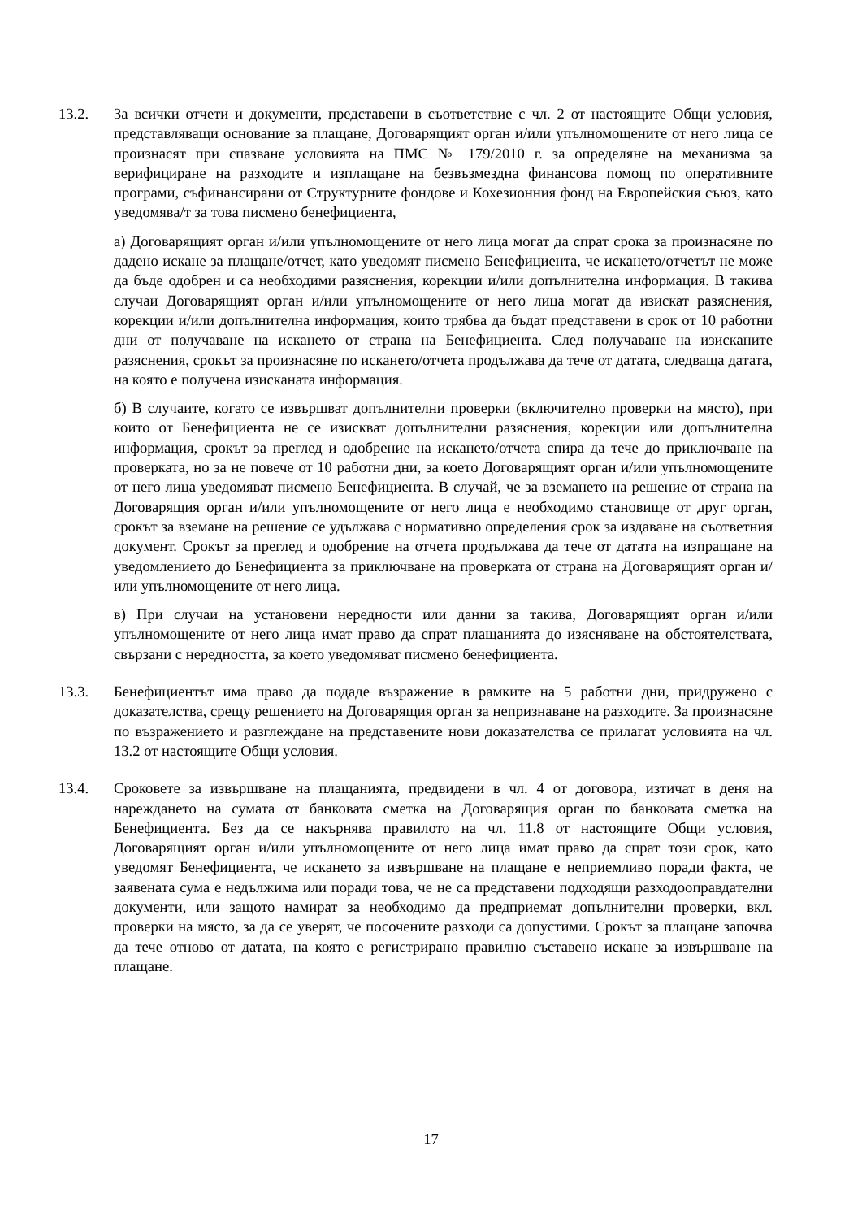13.2. За всички отчети и документи, представени в съответствие с чл. 2 от настоящите Общи условия, представляващи основание за плащане, Договарящият орган и/или упълномощените от него лица се произнасят при спазване условията на ПМС № 179/2010 г. за определяне на механизма за верифициране на разходите и изплащане на безвъзмездна финансова помощ по оперативните програми, съфинансирани от Структурните фондове и Кохезионния фонд на Европейския съюз, като уведомява/т за това писмено бенефициента,
а) Договарящият орган и/или упълномощените от него лица могат да спрат срока за произнасяне по дадено искане за плащане/отчет, като уведомят писмено Бенефициента, че искането/отчетът не може да бъде одобрен и са необходими разяснения, корекции и/или допълнителна информация. В такива случаи Договарящият орган и/или упълномощените от него лица могат да изискат разяснения, корекции и/или допълнителна информация, които трябва да бъдат представени в срок от 10 работни дни от получаване на искането от страна на Бенефициента. След получаване на изисканите разяснения, срокът за произнасяне по искането/отчета продължава да тече от датата, следваща датата, на която е получена изисканата информация.
б) В случаите, когато се извършват допълнителни проверки (включително проверки на място), при които от Бенефициента не се изискват допълнителни разяснения, корекции или допълнителна информация, срокът за преглед и одобрение на искането/отчета спира да тече до приключване на проверката, но за не повече от 10 работни дни, за което Договарящият орган и/или упълномощените от него лица уведомяват писмено Бенефициента. В случай, че за вземането на решение от страна на Договарящия орган и/или упълномощените от него лица е необходимо становище от друг орган, срокът за вземане на решение се удължава с нормативно определения срок за издаване на съответния документ. Срокът за преглед и одобрение на отчета продължава да тече от датата на изпращане на уведомлението до Бенефициента за приключване на проверката от страна на Договарящият орган и/или упълномощените от него лица.
в) При случаи на установени нередности или данни за такива, Договарящият орган и/или упълномощените от него лица имат право да спрат плащанията до изясняване на обстоятелствата, свързани с нередността, за което уведомяват писмено бенефициента.
13.3. Бенефициентът има право да подаде възражение в рамките на 5 работни дни, придружено с доказателства, срещу решението на Договарящия орган за непризнаване на разходите. За произнасяне по възражението и разглеждане на представените нови доказателства се прилагат условията на чл. 13.2 от настоящите Общи условия.
13.4. Сроковете за извършване на плащанията, предвидени в чл. 4 от договора, изтичат в деня на нареждането на сумата от банковата сметка на Договарящия орган по банковата сметка на Бенефициента. Без да се накърнява правилото на чл. 11.8 от настоящите Общи условия, Договарящият орган и/или упълномощените от него лица имат право да спрат този срок, като уведомят Бенефициента, че искането за извършване на плащане е неприемливо поради факта, че заявената сума е недължима или поради това, че не са представени подходящи разходооправдателни документи, или защото намират за необходимо да предприемат допълнителни проверки, вкл. проверки на място, за да се уверят, че посочените разходи са допустими. Срокът за плащане започва да тече отново от датата, на която е регистрирано правилно съставено искане за извършване на плащане.
17